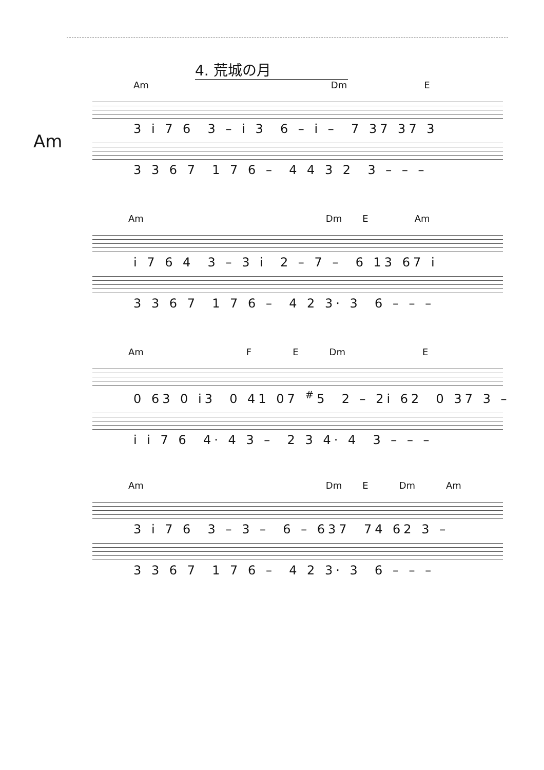4. 荒城の月
Am
Am Dm E
3 i 7 6 3 – i 3 6 – i – 7 37 37 3
3 3 6 7 1 7 6 – 4 4 3 2 3 – – –
Am Dm E Am
i 7 6 4 3 – 3 i 2 – 7 – 6 13 67 i
3 3 6 7 1 7 6 – 4 2 3· 3 6 – – –
Am F E Dm E
0 63 0 i3 0 41 07 <sup>#</sup>5 2 – 2i 62 0 37 3 –
i i 7 6 4· 4 3 – 2 3 4· 4 3 – – –
Am Dm E Dm Am
3 i 7 6 3 – 3 – 6 – 637 74 62 3 –
3 3 6 7 1 7 6 – 4 2 3· 3 6 – – –